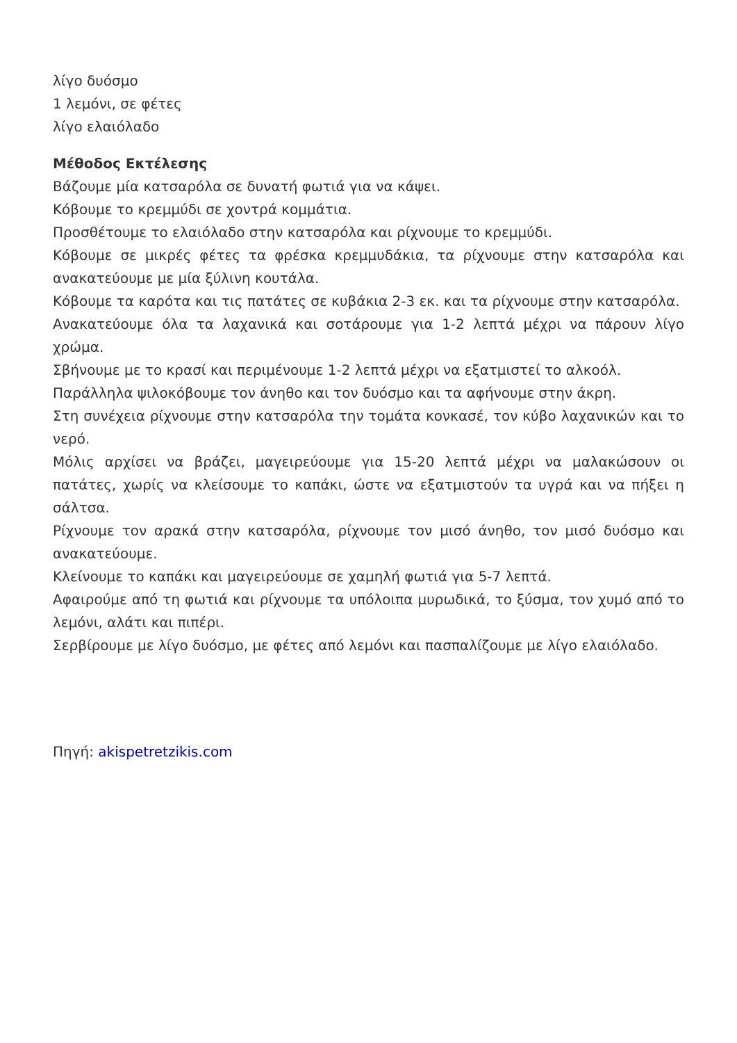λίγο δυόσμο
1 λεμόνι, σε φέτες
λίγο ελαιόλαδο
Μέθοδος Εκτέλεσης
Βάζουμε μία κατσαρόλα σε δυνατή φωτιά για να κάψει.
Κόβουμε το κρεμμύδι σε χοντρά κομμάτια.
Προσθέτουμε το ελαιόλαδο στην κατσαρόλα και ρίχνουμε το κρεμμύδι.
Κόβουμε σε μικρές φέτες τα φρέσκα κρεμμυδάκια, τα ρίχνουμε στην κατσαρόλα και ανακατεύουμε με μία ξύλινη κουτάλα.
Κόβουμε τα καρότα και τις πατάτες σε κυβάκια 2-3 εκ. και τα ρίχνουμε στην κατσαρόλα.
Ανακατεύουμε όλα τα λαχανικά και σοτάρουμε για 1-2 λεπτά μέχρι να πάρουν λίγο χρώμα.
Σβήνουμε με το κρασί και περιμένουμε 1-2 λεπτά μέχρι να εξατμιστεί το αλκοόλ.
Παράλληλα ψιλοκόβουμε τον άνηθο και τον δυόσμο και τα αφήνουμε στην άκρη.
Στη συνέχεια ρίχνουμε στην κατσαρόλα την τομάτα κονκασέ, τον κύβο λαχανικών και το νερό.
Μόλις αρχίσει να βράζει, μαγειρεύουμε για 15-20 λεπτά μέχρι να μαλακώσουν οι πατάτες, χωρίς να κλείσουμε το καπάκι, ώστε να εξατμιστούν τα υγρά και να πήξει η σάλτσα.
Ρίχνουμε τον αρακά στην κατσαρόλα, ρίχνουμε τον μισό άνηθο, τον μισό δυόσμο και ανακατεύουμε.
Κλείνουμε το καπάκι και μαγειρεύουμε σε χαμηλή φωτιά για 5-7 λεπτά.
Αφαιρούμε από τη φωτιά και ρίχνουμε τα υπόλοιπα μυρωδικά, το ξύσμα, τον χυμό από το λεμόνι, αλάτι και πιπέρι.
Σερβίρουμε με λίγο δυόσμο, με φέτες από λεμόνι και πασπαλίζουμε με λίγο ελαιόλαδο.
Πηγή: akispetretzikis.com